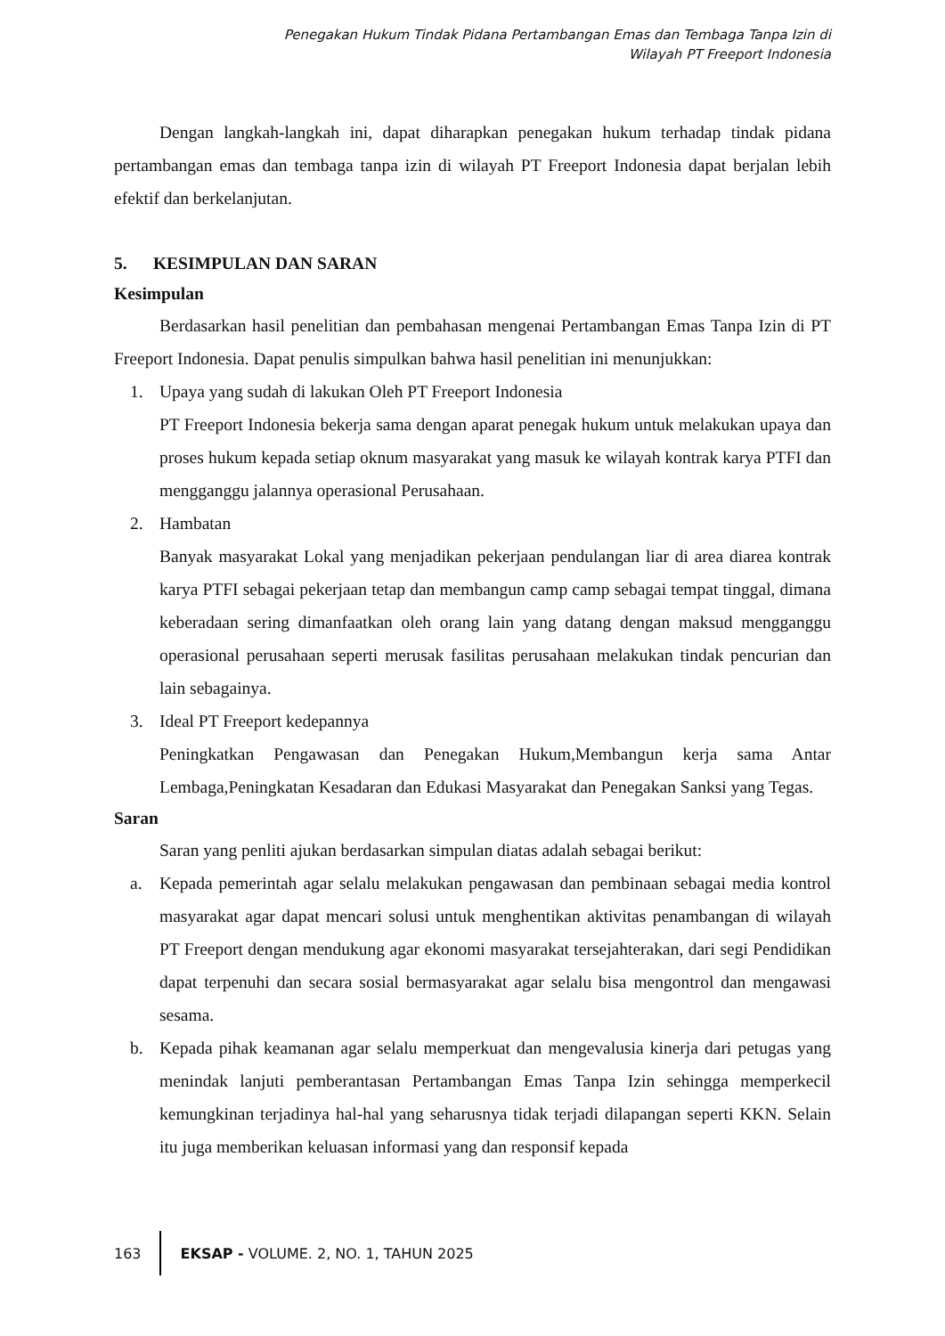Penegakan Hukum Tindak Pidana Pertambangan Emas dan Tembaga Tanpa Izin di
Wilayah PT Freeport Indonesia
Dengan langkah-langkah ini, dapat diharapkan penegakan hukum terhadap tindak pidana pertambangan emas dan tembaga tanpa izin di wilayah PT Freeport Indonesia dapat berjalan lebih efektif dan berkelanjutan.
5. KESIMPULAN DAN SARAN
Kesimpulan
Berdasarkan hasil penelitian dan pembahasan mengenai Pertambangan Emas Tanpa Izin di PT Freeport Indonesia. Dapat penulis simpulkan bahwa hasil penelitian ini menunjukkan:
1. Upaya yang sudah di lakukan Oleh PT Freeport Indonesia
PT Freeport Indonesia bekerja sama dengan aparat penegak hukum untuk melakukan upaya dan proses hukum kepada setiap oknum masyarakat yang masuk ke wilayah kontrak karya PTFI dan mengganggu jalannya operasional Perusahaan.
2. Hambatan
Banyak masyarakat Lokal yang menjadikan pekerjaan pendulangan liar di area diarea kontrak karya PTFI sebagai pekerjaan tetap dan membangun camp camp sebagai tempat tinggal, dimana keberadaan sering dimanfaatkan oleh orang lain yang datang dengan maksud mengganggu operasional perusahaan seperti merusak fasilitas perusahaan melakukan tindak pencurian dan lain sebagainya.
3. Ideal PT Freeport kedepannya
Peningkatkan Pengawasan dan Penegakan Hukum,Membangun kerja sama Antar Lembaga,Peningkatan Kesadaran dan Edukasi Masyarakat dan Penegakan Sanksi yang Tegas.
Saran
Saran yang penliti ajukan berdasarkan simpulan diatas adalah sebagai berikut:
a. Kepada pemerintah agar selalu melakukan pengawasan dan pembinaan sebagai media kontrol masyarakat agar dapat mencari solusi untuk menghentikan aktivitas penambangan di wilayah PT Freeport dengan mendukung agar ekonomi masyarakat tersejahterakan, dari segi Pendidikan dapat terpenuhi dan secara sosial bermasyarakat agar selalu bisa mengontrol dan mengawasi sesama.
b. Kepada pihak keamanan agar selalu memperkuat dan mengevalusia kinerja dari petugas yang menindak lanjuti pemberantasan Pertambangan Emas Tanpa Izin sehingga memperkecil kemungkinan terjadinya hal-hal yang seharusnya tidak terjadi dilapangan seperti KKN. Selain itu juga memberikan keluasan informasi yang dan responsif kepada
163 EKSAP - VOLUME. 2, NO. 1, TAHUN 2025